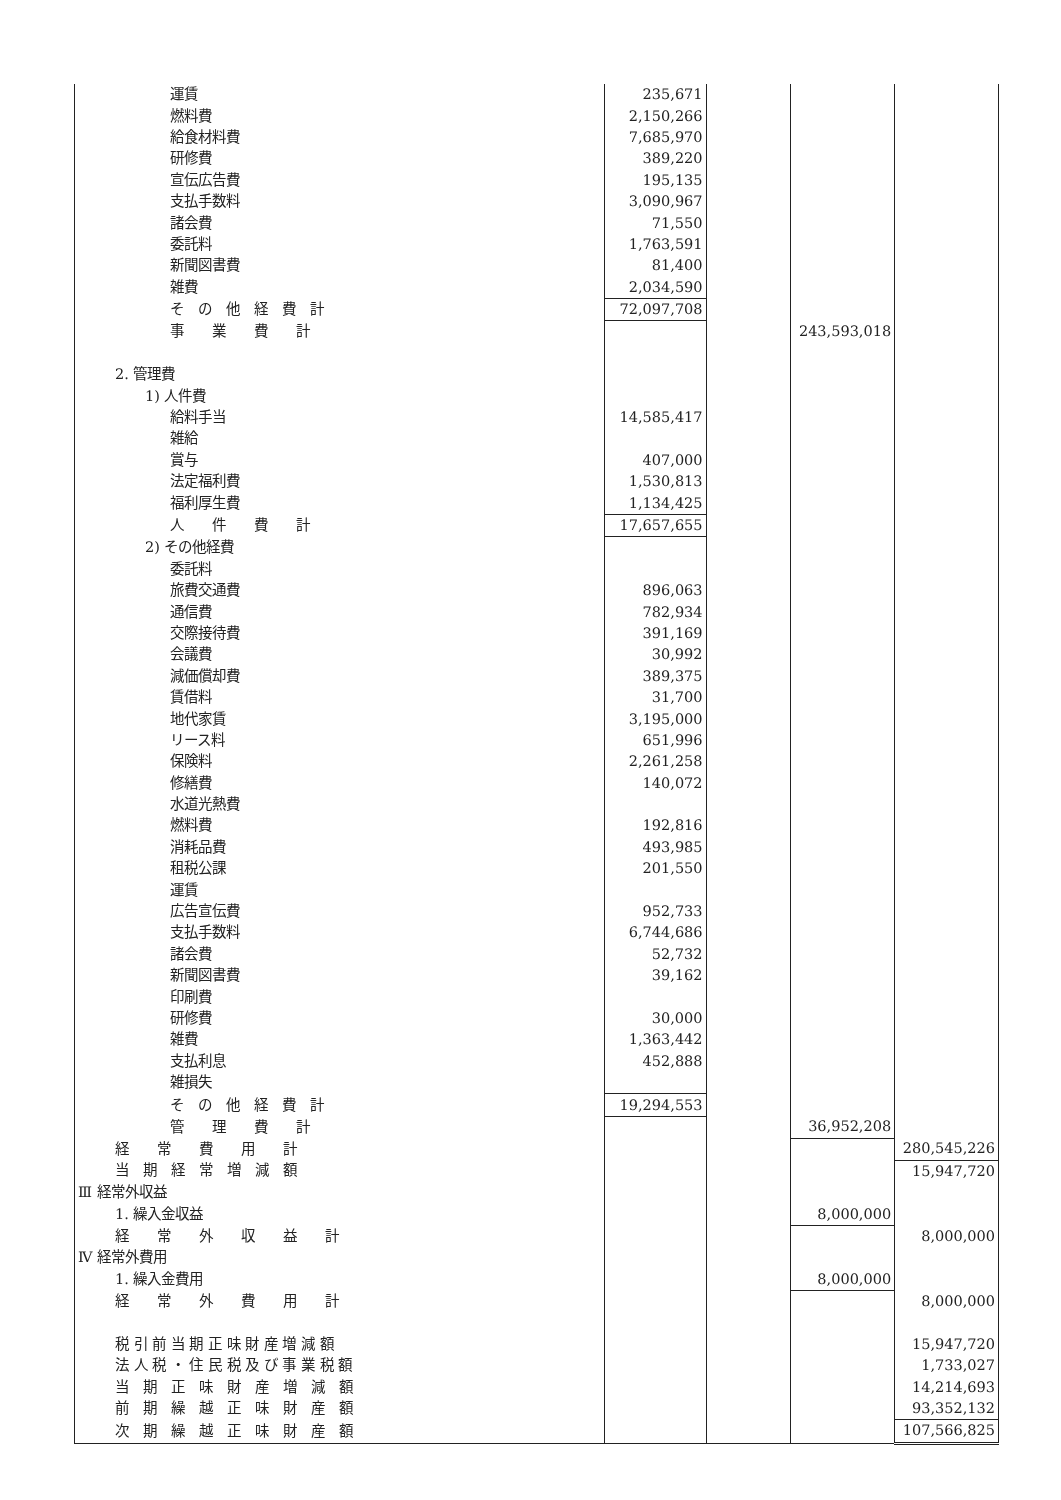| 運賃 | 235,671 | | | |
| 燃料費 | 2,150,266 | | | |
| 給食材料費 | 7,685,970 | | | |
| 研修費 | 389,220 | | | |
| 宣伝広告費 | 195,135 | | | |
| 支払手数料 | 3,090,967 | | | |
| 諸会費 | 71,550 | | | |
| 委託料 | 1,763,591 | | | |
| 新聞図書費 | 81,400 | | | |
| 雑費 | 2,034,590 | | | |
| そ の 他 経 費 計 | 72,097,708 | | | |
| 事 業 費 計 | | | 243,593,018 | |
| 2. 管理費 | | | | |
| 1) 人件費 | | | | |
| 給料手当 | 14,585,417 | | | |
| 雑給 | | | | |
| 賞与 | 407,000 | | | |
| 法定福利費 | 1,530,813 | | | |
| 福利厚生費 | 1,134,425 | | | |
| 人 件 費 計 | 17,657,655 | | | |
| 2) その他経費 | | | | |
| 委託料 | | | | |
| 旅費交通費 | 896,063 | | | |
| 通信費 | 782,934 | | | |
| 交際接待費 | 391,169 | | | |
| 会議費 | 30,992 | | | |
| 減価償却費 | 389,375 | | | |
| 賃借料 | 31,700 | | | |
| 地代家賃 | 3,195,000 | | | |
| リース料 | 651,996 | | | |
| 保険料 | 2,261,258 | | | |
| 修繕費 | 140,072 | | | |
| 水道光熱費 | | | | |
| 燃料費 | 192,816 | | | |
| 消耗品費 | 493,985 | | | |
| 租税公課 | 201,550 | | | |
| 運賃 | | | | |
| 広告宣伝費 | 952,733 | | | |
| 支払手数料 | 6,744,686 | | | |
| 諸会費 | 52,732 | | | |
| 新聞図書費 | 39,162 | | | |
| 印刷費 | | | | |
| 研修費 | 30,000 | | | |
| 雑費 | 1,363,442 | | | |
| 支払利息 | 452,888 | | | |
| 雑損失 | | | | |
| そ の 他 経 費 計 | 19,294,553 | | | |
| 管 理 費 計 | | | 36,952,208 | |
| 経 常 費 用 計 | | | | 280,545,226 |
| 当 期 経 常 増 減 額 | | | | 15,947,720 |
| Ⅲ 経常外収益 | | | | |
| 1. 繰入金収益 | | | 8,000,000 | |
| 経 常 外 収 益 計 | | | | 8,000,000 |
| Ⅳ 経常外費用 | | | | |
| 1. 繰入金費用 | | | 8,000,000 | |
| 経 常 外 費 用 計 | | | | 8,000,000 |
| 税 引 前 当 期 正 味 財 産 増 減 額 | | | | 15,947,720 |
| 法 人 税 ・ 住 民 税 及 び 事 業 税 額 | | | | 1,733,027 |
| 当 期 正 味 財 産 増 減 額 | | | | 14,214,693 |
| 前 期 繰 越 正 味 財 産 額 | | | | 93,352,132 |
| 次 期 繰 越 正 味 財 産 額 | | | | 107,566,825 |